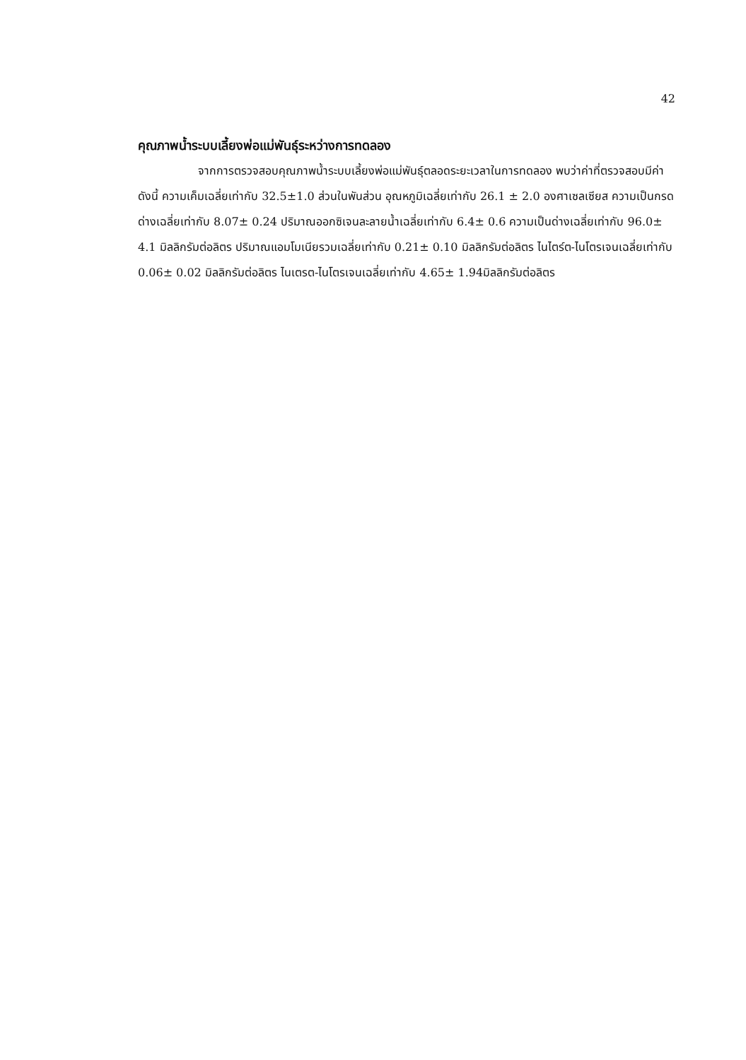42
คุณภาพน้ำระบบเลี้ยงพ่อแม่พันธุ์ระหว่างการทดลอง
จากการตรวจสอบคุณภาพน้ำระบบเลี้ยงพ่อแม่พันธุ์ตลอดระยะเวลาในการทดลอง พบว่าค่าที่ตรวจสอบมีค่าดังนี้ ความเค็มเฉลี่ยเท่ากับ 32.5±1.0 ส่วนในพันส่วน อุณหภูมิเฉลี่ยเท่ากับ 26.1 ± 2.0 องศาเซลเซียส ความเป็นกรดด่างเฉลี่ยเท่ากับ 8.07± 0.24 ปริมาณออกซิเจนละลายน้ำเฉลี่ยเท่ากับ 6.4± 0.6 ความเป็นด่างเฉลี่ยเท่ากับ 96.0± 4.1 มิลลิกรัมต่อลิตร ปริมาณแอมโมเนียรวมเฉลี่ยเท่ากับ 0.21± 0.10 มิลลิกรัมต่อลิตร ไนไตร์ต-ไนโตรเจนเฉลี่ยเท่ากับ 0.06± 0.02 มิลลิกรัมต่อลิตร ไนเตรต-ไนโตรเจนเฉลี่ยเท่ากับ 4.65± 1.94มิลลิกรัมต่อลิตร